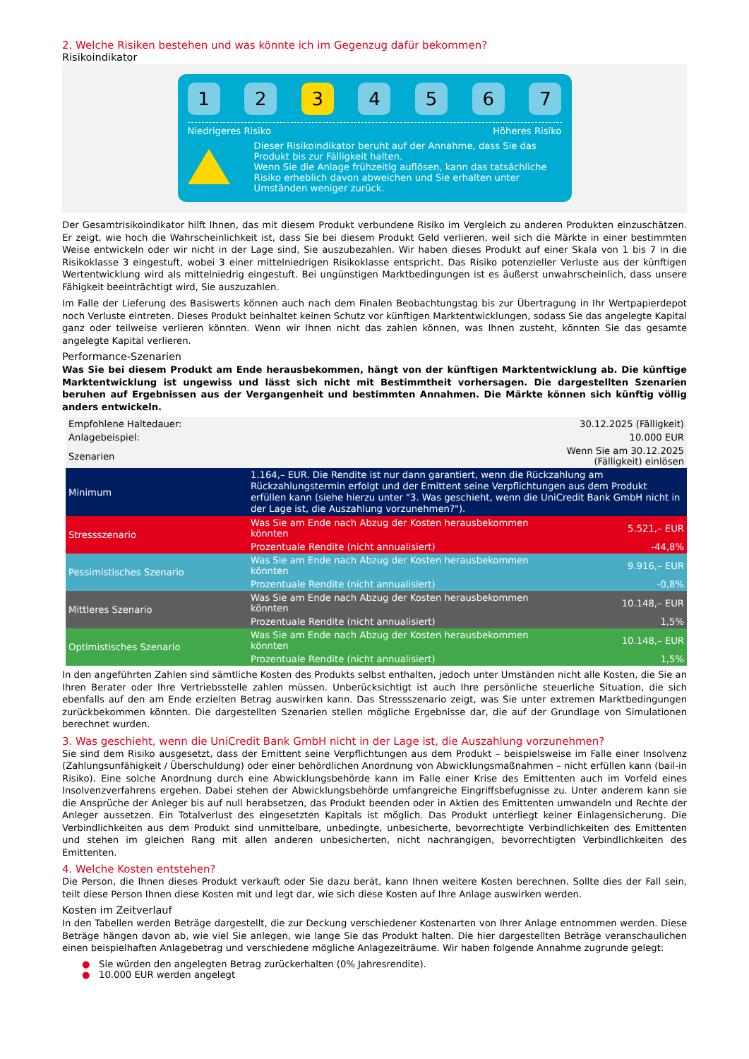2. Welche Risiken bestehen und was könnte ich im Gegenzug dafür bekommen?
Risikoindikator
1 2 3 4 5 6 7
Niedrigeres Risiko Höheres Risiko
Dieser Risikoindikator beruht auf der Annahme, dass Sie das Produkt bis zur Fälligkeit halten.
Wenn Sie die Anlage frühzeitig auflösen, kann das tatsächliche Risiko erheblich davon abweichen und Sie erhalten unter Umständen weniger zurück.
Der Gesamtrisikoindikator hilft Ihnen, das mit diesem Produkt verbundene Risiko im Vergleich zu anderen Produkten einzuschätzen. Er zeigt, wie hoch die Wahrscheinlichkeit ist, dass Sie bei diesem Produkt Geld verlieren, weil sich die Märkte in einer bestimmten Weise entwickeln oder wir nicht in der Lage sind, Sie auszubezahlen. Wir haben dieses Produkt auf einer Skala von 1 bis 7 in die Risikoklasse 3 eingestuft, wobei 3 einer mittelniedrigen Risikoklasse entspricht. Das Risiko potenzieller Verluste aus der künftigen Wertentwicklung wird als mittelniedrig eingestuft. Bei ungünstigen Marktbedingungen ist es äußerst unwahrscheinlich, dass unsere Fähigkeit beeinträchtigt wird, Sie auszuzahlen.
Im Falle der Lieferung des Basiswerts können auch nach dem Finalen Beobachtungstag bis zur Übertragung in Ihr Wertpapierdepot noch Verluste eintreten. Dieses Produkt beinhaltet keinen Schutz vor künftigen Marktentwicklungen, sodass Sie das angelegte Kapital ganz oder teilweise verlieren könnten. Wenn wir Ihnen nicht das zahlen können, was Ihnen zusteht, könnten Sie das gesamte angelegte Kapital verlieren.
Performance-Szenarien
Was Sie bei diesem Produkt am Ende herausbekommen, hängt von der künftigen Marktentwicklung ab. Die künftige Marktentwicklung ist ungewiss und lässt sich nicht mit Bestimmtheit vorhersagen. Die dargestellten Szenarien beruhen auf Ergebnissen aus der Vergangenheit und bestimmten Annahmen. Die Märkte können sich künftig völlig anders entwickeln.
| Empfohlene Haltedauer: | | 30.12.2025 (Fälligkeit) |
| Anlagebeispiel: | | 10.000 EUR |
| Szenarien | | Wenn Sie am 30.12.2025 (Fälligkeit) einlösen |
| Minimum | 1.164,– EUR. Die Rendite ist nur dann garantiert, wenn die Rückzahlung am Rückzahlungstermin erfolgt und der Emittent seine Verpflichtungen aus dem Produkt erfüllen kann (siehe hierzu unter "3. Was geschieht, wenn die UniCredit Bank GmbH nicht in der Lage ist, die Auszahlung vorzunehmen?"). | |
| Stressszenario | Was Sie am Ende nach Abzug der Kosten herausbekommen könnten | 5.521,– EUR |
| | Prozentuale Rendite (nicht annualisiert) | -44,8% |
| Pessimistisches Szenario | Was Sie am Ende nach Abzug der Kosten herausbekommen könnten | 9.916,– EUR |
| | Prozentuale Rendite (nicht annualisiert) | -0,8% |
| Mittleres Szenario | Was Sie am Ende nach Abzug der Kosten herausbekommen könnten | 10.148,– EUR |
| | Prozentuale Rendite (nicht annualisiert) | 1,5% |
| Optimistisches Szenario | Was Sie am Ende nach Abzug der Kosten herausbekommen könnten | 10.148,– EUR |
| | Prozentuale Rendite (nicht annualisiert) | 1,5% |
In den angeführten Zahlen sind sämtliche Kosten des Produkts selbst enthalten, jedoch unter Umständen nicht alle Kosten, die Sie an Ihren Berater oder Ihre Vertriebsstelle zahlen müssen. Unberücksichtigt ist auch Ihre persönliche steuerliche Situation, die sich ebenfalls auf den am Ende erzielten Betrag auswirken kann. Das Stressszenario zeigt, was Sie unter extremen Marktbedingungen zurückbekommen könnten. Die dargestellten Szenarien stellen mögliche Ergebnisse dar, die auf der Grundlage von Simulationen berechnet wurden.
3. Was geschieht, wenn die UniCredit Bank GmbH nicht in der Lage ist, die Auszahlung vorzunehmen?
Sie sind dem Risiko ausgesetzt, dass der Emittent seine Verpflichtungen aus dem Produkt – beispielsweise im Falle einer Insolvenz (Zahlungsunfähigkeit / Überschuldung) oder einer behördlichen Anordnung von Abwicklungsmaßnahmen – nicht erfüllen kann (bail-in Risiko). Eine solche Anordnung durch eine Abwicklungsbehörde kann im Falle einer Krise des Emittenten auch im Vorfeld eines Insolvenzverfahrens ergehen. Dabei stehen der Abwicklungsbehörde umfangreiche Eingriffsbefugnisse zu. Unter anderem kann sie die Ansprüche der Anleger bis auf null herabsetzen, das Produkt beenden oder in Aktien des Emittenten umwandeln und Rechte der Anleger aussetzen. Ein Totalverlust des eingesetzten Kapitals ist möglich. Das Produkt unterliegt keiner Einlagensicherung. Die Verbindlichkeiten aus dem Produkt sind unmittelbare, unbedingte, unbesicherte, bevorrechtigte Verbindlichkeiten des Emittenten und stehen im gleichen Rang mit allen anderen unbesicherten, nicht nachrangigen, bevorrechtigten Verbindlichkeiten des Emittenten.
4. Welche Kosten entstehen?
Die Person, die Ihnen dieses Produkt verkauft oder Sie dazu berät, kann Ihnen weitere Kosten berechnen. Sollte dies der Fall sein, teilt diese Person Ihnen diese Kosten mit und legt dar, wie sich diese Kosten auf Ihre Anlage auswirken werden.
Kosten im Zeitverlauf
In den Tabellen werden Beträge dargestellt, die zur Deckung verschiedener Kostenarten von Ihrer Anlage entnommen werden. Diese Beträge hängen davon ab, wie viel Sie anlegen, wie lange Sie das Produkt halten. Die hier dargestellten Beträge veranschaulichen einen beispielhaften Anlagebetrag und verschiedene mögliche Anlagezeiträume. Wir haben folgende Annahme zugrunde gelegt:
● Sie würden den angelegten Betrag zurückerhalten (0% Jahresrendite).
● 10.000 EUR werden angelegt